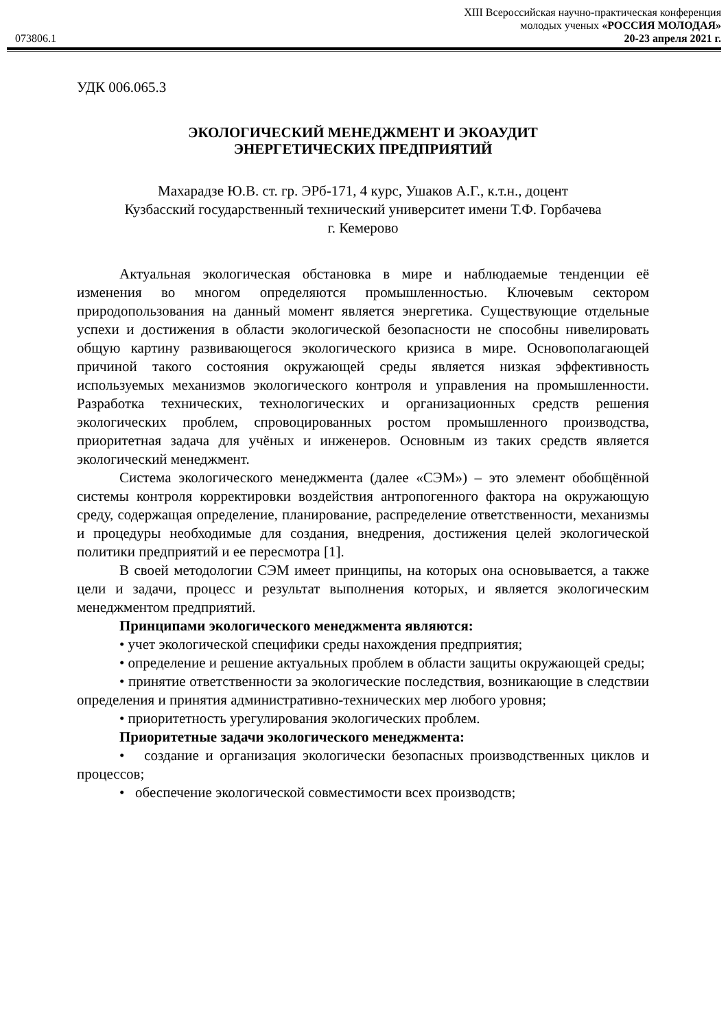XIII Всероссийская научно-практическая конференция
молодых ученых «РОССИЯ МОЛОДАЯ»
073806.1 20-23 апреля 2021 г.
УДК 006.065.3
ЭКОЛОГИЧЕСКИЙ МЕНЕДЖМЕНТ И ЭКОАУДИТ
ЭНЕРГЕТИЧЕСКИХ ПРЕДПРИЯТИЙ
Махарадзе Ю.В. ст. гр. ЭРб-171, 4 курс, Ушаков А.Г., к.т.н., доцент
Кузбасский государственный технический университет имени Т.Ф. Горбачева
г. Кемерово
Актуальная экологическая обстановка в мире и наблюдаемые тенденции её изменения во многом определяются промышленностью. Ключевым сектором природопользования на данный момент является энергетика. Существующие отдельные успехи и достижения в области экологической безопасности не способны нивелировать общую картину развивающегося экологического кризиса в мире. Основополагающей причиной такого состояния окружающей среды является низкая эффективность используемых механизмов экологического контроля и управления на промышленности. Разработка технических, технологических и организационных средств решения экологических проблем, спровоцированных ростом промышленного производства, приоритетная задача для учёных и инженеров. Основным из таких средств является экологический менеджмент.
Система экологического менеджмента (далее «СЭМ») – это элемент обобщённой системы контроля корректировки воздействия антропогенного фактора на окружающую среду, содержащая определение, планирование, распределение ответственности, механизмы и процедуры необходимые для создания, внедрения, достижения целей экологической политики предприятий и ее пересмотра [1].
В своей методологии СЭМ имеет принципы, на которых она основывается, а также цели и задачи, процесс и результат выполнения которых, и является экологическим менеджментом предприятий.
Принципами экологического менеджмента являются:
• учет экологической специфики среды нахождения предприятия;
• определение и решение актуальных проблем в области защиты окружающей среды;
• принятие ответственности за экологические последствия, возникающие в следствии определения и принятия административно-технических мер любого уровня;
• приоритетность урегулирования экологических проблем.
Приоритетные задачи экологического менеджмента:
• создание и организация экологически безопасных производственных циклов и процессов;
• обеспечение экологической совместимости всех производств;